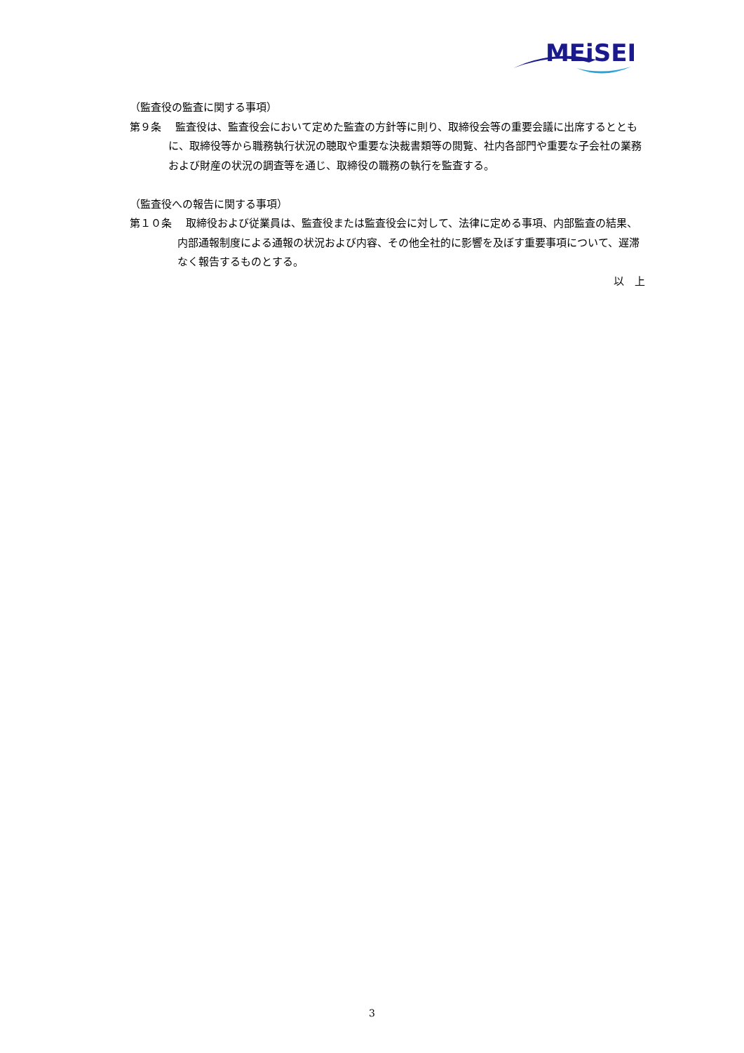MEiSEI
（監査役の監査に関する事項）
第９条　 監査役は、監査役会において定めた監査の方針等に則り、取締役会等の重要会議に出席するとともに、取締役等から職務執行状況の聴取や重要な決裁書類等の閲覧、社内各部門や重要な子会社の業務および財産の状況の調査等を通じ、取締役の職務の執行を監査する。
（監査役への報告に関する事項）
第１０条　 取締役および従業員は、監査役または監査役会に対して、法律に定める事項、内部監査の結果、内部通報制度による通報の状況および内容、その他全社的に影響を及ぼす重要事項について、遅滞なく報告するものとする。
以　上
3